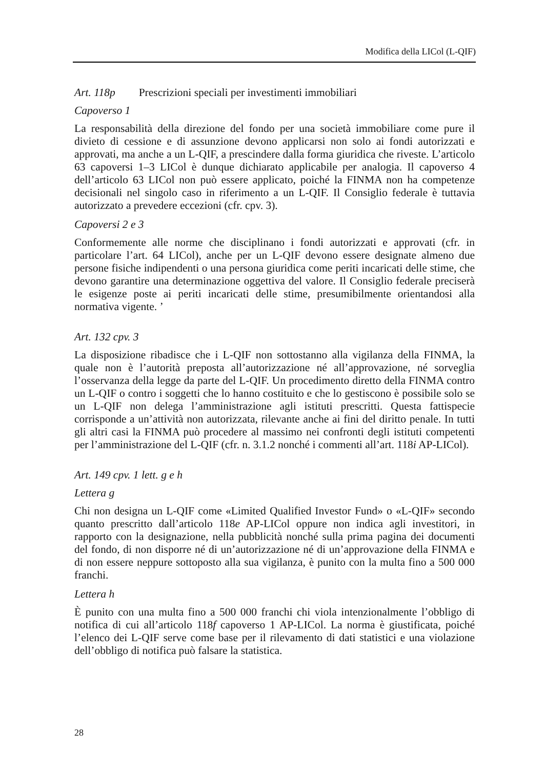Modifica della LICol (L-QIF)
Art. 118p Prescrizioni speciali per investimenti immobiliari
Capoverso 1
La responsabilità della direzione del fondo per una società immobiliare come pure il divieto di cessione e di assunzione devono applicarsi non solo ai fondi autorizzati e approvati, ma anche a un L-QIF, a prescindere dalla forma giuridica che riveste. L’articolo 63 capoversi 1–3 LICol è dunque dichiarato applicabile per analogia. Il capoverso 4 dell’articolo 63 LICol non può essere applicato, poiché la FINMA non ha competenze decisionali nel singolo caso in riferimento a un L-QIF. Il Consiglio federale è tuttavia autorizzato a prevedere eccezioni (cfr. cpv. 3).
Capoversi 2 e 3
Conformemente alle norme che disciplinano i fondi autorizzati e approvati (cfr. in particolare l’art. 64 LICol), anche per un L-QIF devono essere designate almeno due persone fisiche indipendenti o una persona giuridica come periti incaricati delle stime, che devono garantire una determinazione oggettiva del valore. Il Consiglio federale preciserà le esigenze poste ai periti incaricati delle stime, presumibilmente orientandosi alla normativa vigente. ’
Art. 132 cpv. 3
La disposizione ribadisce che i L-QIF non sottostanno alla vigilanza della FINMA, la quale non è l’autorità preposta all’autorizzazione né all’approvazione, né sorveglia l’osservanza della legge da parte del L-QIF. Un procedimento diretto della FINMA contro un L-QIF o contro i soggetti che lo hanno costituito e che lo gestiscono è possibile solo se un L-QIF non delega l’amministrazione agli istituti prescritti. Questa fattispecie corrisponde a un’attività non autorizzata, rilevante anche ai fini del diritto penale. In tutti gli altri casi la FINMA può procedere al massimo nei confronti degli istituti competenti per l’amministrazione del L-QIF (cfr. n. 3.1.2 nonché i commenti all’art. 118i AP-LICol).
Art. 149 cpv. 1 lett. g e h
Lettera g
Chi non designa un L-QIF come «Limited Qualified Investor Fund» o «L-QIF» secondo quanto prescritto dall’articolo 118e AP-LICol oppure non indica agli investitori, in rapporto con la designazione, nella pubblicità nonché sulla prima pagina dei documenti del fondo, di non disporre né di un’autorizzazione né di un’approvazione della FINMA e di non essere neppure sottoposto alla sua vigilanza, è punito con la multa fino a 500 000 franchi.
Lettera h
È punito con una multa fino a 500 000 franchi chi viola intenzionalmente l’obbligo di notifica di cui all’articolo 118f capoverso 1 AP-LICol. La norma è giustificata, poiché l’elenco dei L-QIF serve come base per il rilevamento di dati statistici e una violazione dell’obbligo di notifica può falsare la statistica.
28